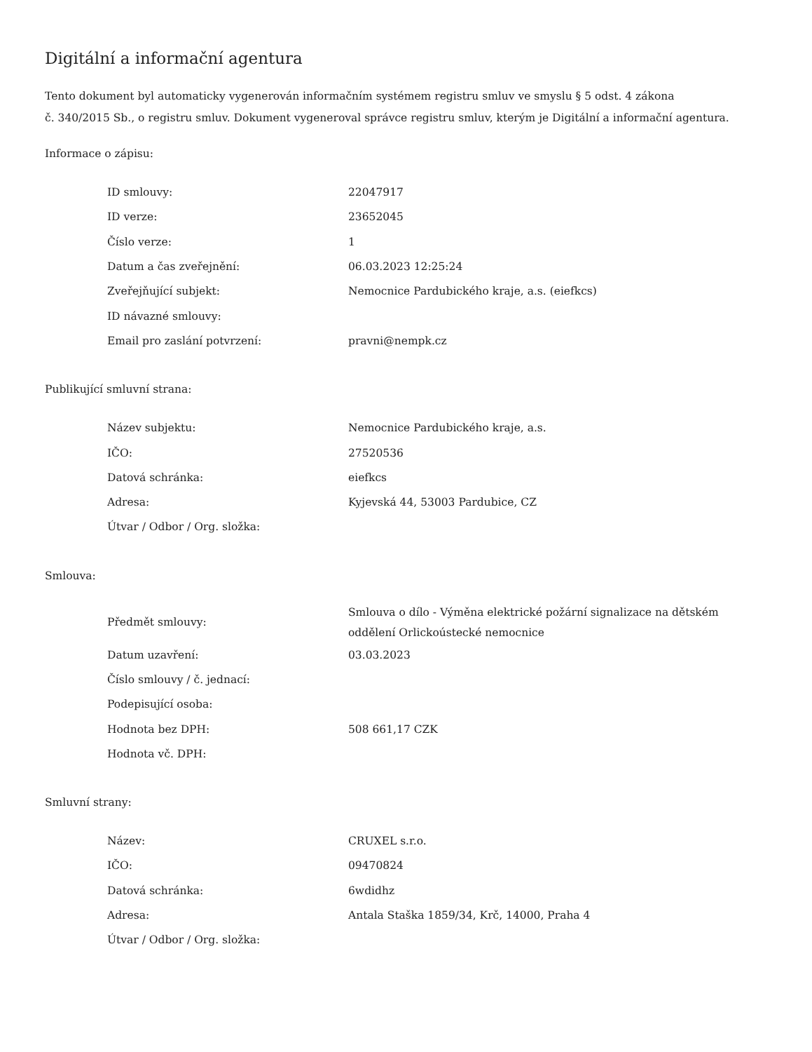Digitální a informační agentura
Tento dokument byl automaticky vygenerován informačním systémem registru smluv ve smyslu § 5 odst. 4 zákona
č. 340/2015 Sb., o registru smluv. Dokument vygeneroval správce registru smluv, kterým je Digitální a informační agentura.
Informace o zápisu:
| ID smlouvy: | 22047917 |
| ID verze: | 23652045 |
| Číslo verze: | 1 |
| Datum a čas zveřejnění: | 06.03.2023 12:25:24 |
| Zveřejňující subjekt: | Nemocnice Pardubického kraje, a.s. (eiefkcs) |
| ID návazné smlouvy: | |
| Email pro zaslání potvrzení: | pravni@nempk.cz |
Publikující smluvní strana:
| Název subjektu: | Nemocnice Pardubického kraje, a.s. |
| IČO: | 27520536 |
| Datová schránka: | eiefkcs |
| Adresa: | Kyjevská 44, 53003 Pardubice, CZ |
| Útvar / Odbor / Org. složka: | |
Smlouva:
| Předmět smlouvy: | Smlouva o dílo - Výměna elektrické požární signalizace na dětském oddělení Orlickoústecké nemocnice |
| Datum uzavření: | 03.03.2023 |
| Číslo smlouvy / č. jednací: | |
| Podepisující osoba: | |
| Hodnota bez DPH: | 508 661,17 CZK |
| Hodnota vč. DPH: | |
Smluvní strany:
| Název: | CRUXEL s.r.o. |
| IČO: | 09470824 |
| Datová schránka: | 6wdidhz |
| Adresa: | Antala Staška 1859/34, Krč, 14000, Praha 4 |
| Útvar / Odbor / Org. složka: | |